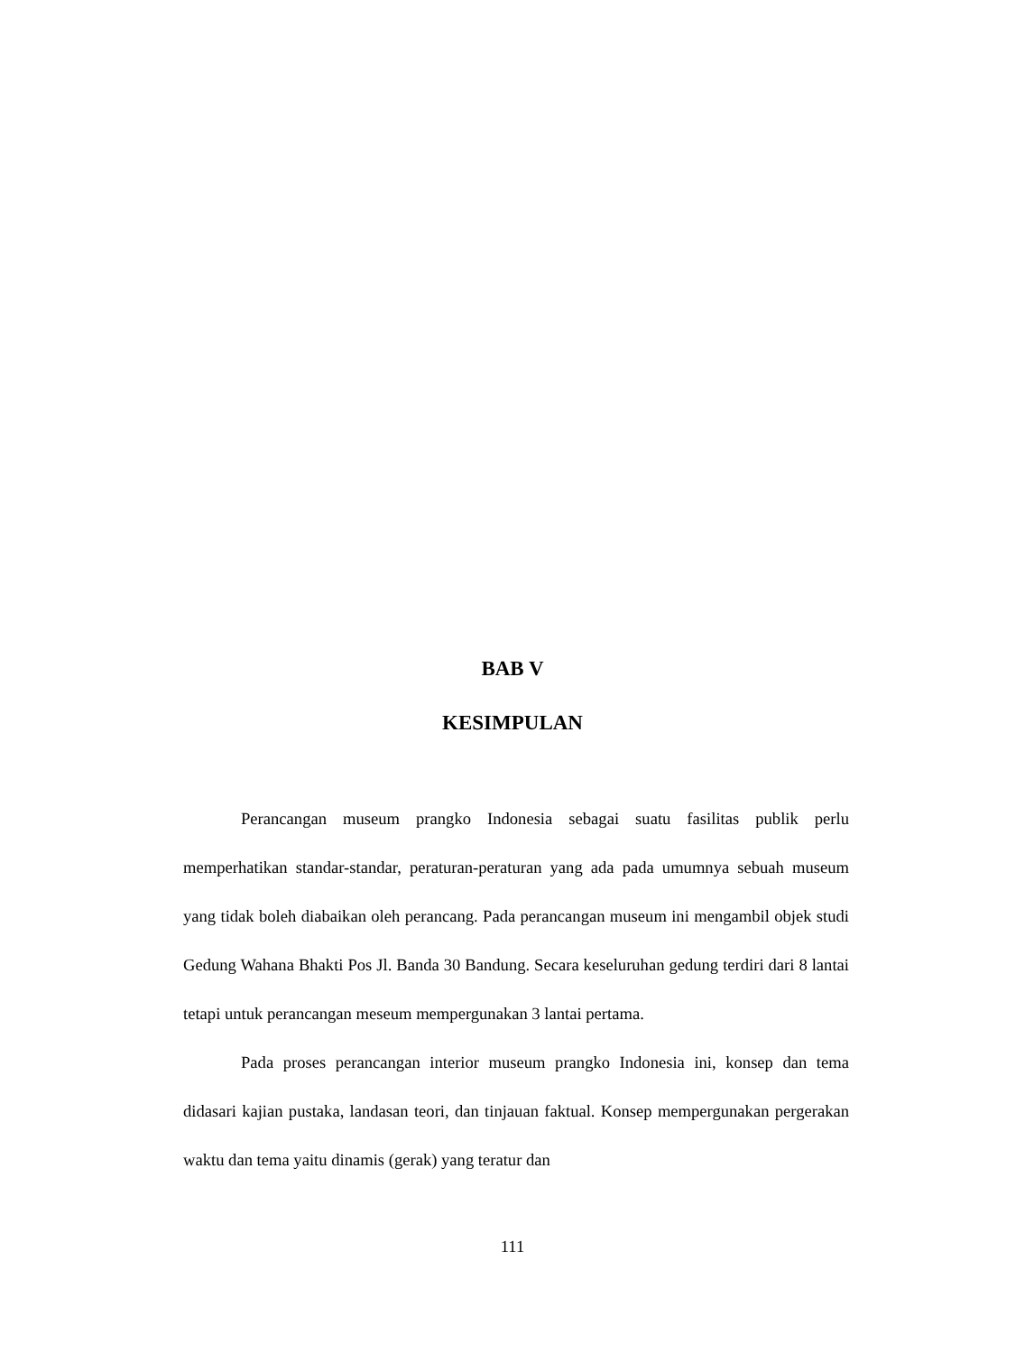BAB V
KESIMPULAN
Perancangan museum prangko Indonesia sebagai suatu fasilitas publik perlu memperhatikan standar-standar, peraturan-peraturan yang ada pada umumnya sebuah museum yang tidak boleh diabaikan oleh perancang. Pada perancangan museum ini mengambil objek studi Gedung Wahana Bhakti Pos Jl. Banda 30 Bandung. Secara keseluruhan gedung terdiri dari 8 lantai tetapi untuk perancangan meseum mempergunakan 3 lantai pertama.
Pada proses perancangan interior museum prangko Indonesia ini, konsep dan tema didasari kajian pustaka, landasan teori, dan tinjauan faktual. Konsep mempergunakan pergerakan waktu dan tema yaitu dinamis (gerak) yang teratur dan
111